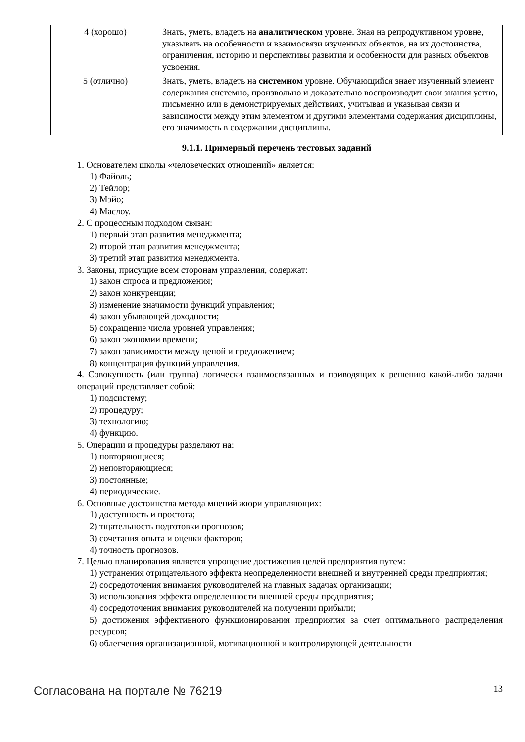| 4 (хорошо) | Знать, уметь, владеть на аналитическом уровне. Зная на репродуктивном уровне, указывать на особенности и взаимосвязи изученных объектов, на их достоинства, ограничения, историю и перспективы развития и особенности для разных объектов усвоения. |
| 5 (отлично) | Знать, уметь, владеть на системном уровне. Обучающийся знает изученный элемент содержания системно, произвольно и доказательно воспроизводит свои знания устно, письменно или в демонстрируемых действиях, учитывая и указывая связи и зависимости между этим элементом и другими элементами содержания дисциплины, его значимость в содержании дисциплины. |
9.1.1. Примерный перечень тестовых заданий
1. Основателем школы «человеческих отношений» является:
1) Файоль;
2) Тейлор;
3) Мэйо;
4) Маслоу.
2. С процессным подходом связан:
1) первый этап развития менеджмента;
2) второй этап развития менеджмента;
3) третий этап развития менеджмента.
3. Законы, присущие всем сторонам управления, содержат:
1) закон спроса и предложения;
2) закон конкуренции;
3) изменение значимости функций управления;
4) закон убывающей доходности;
5) сокращение числа уровней управления;
6) закон экономии времени;
7) закон зависимости между ценой и предложением;
8) концентрация функций управления.
4. Совокупность (или группа) логически взаимосвязанных и приводящих к решению какой-либо задачи операций представляет собой:
1) подсистему;
2) процедуру;
3) технологию;
4) функцию.
5. Операции и процедуры разделяют на:
1) повторяющиеся;
2) неповторяющиеся;
3) постоянные;
4) периодические.
6. Основные достоинства метода мнений жюри управляющих:
1) доступность и простота;
2) тщательность подготовки прогнозов;
3) сочетания опыта и оценки факторов;
4) точность прогнозов.
7. Целью планирования является упрощение достижения целей предприятия путем:
1) устранения отрицательного эффекта неопределенности внешней и внутренней среды предприятия;
2) сосредоточения внимания руководителей на главных задачах организации;
3) использования эффекта определенности внешней среды предприятия;
4) сосредоточения внимания руководителей на получении прибыли;
5) достижения эффективного функционирования предприятия за счет оптимального распределения ресурсов;
6) облегчения организационной, мотивационной и контролирующей деятельности
Согласована на портале № 76219 13